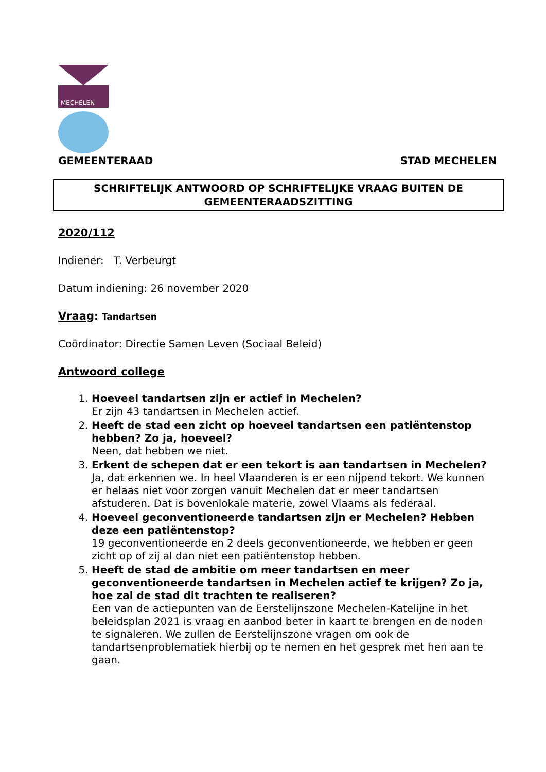MECHELEN
GEMEENTERAAD STAD MECHELEN
SCHRIFTELIJK ANTWOORD OP SCHRIFTELIJKE VRAAG BUITEN DE GEMEENTERAADSZITTING
2020/112
Indiener: T. Verbeurgt
Datum indiening: 26 november 2020
Vraag: Tandartsen
Coördinator: Directie Samen Leven (Sociaal Beleid)
Antwoord college
1.
Hoeveel tandartsen zijn er actief in Mechelen?
Er zijn 43 tandartsen in Mechelen actief.
2.
Heeft de stad een zicht op hoeveel tandartsen een patiëntenstop hebben? Zo ja, hoeveel?
Neen, dat hebben we niet.
3.
Erkent de schepen dat er een tekort is aan tandartsen in Mechelen?
Ja, dat erkennen we. In heel Vlaanderen is er een nijpend tekort. We kunnen er helaas niet voor zorgen vanuit Mechelen dat er meer tandartsen afstuderen. Dat is bovenlokale materie, zowel Vlaams als federaal.
4.
Hoeveel geconventioneerde tandartsen zijn er Mechelen? Hebben deze een patiëntenstop?
19 geconventioneerde en 2 deels geconventioneerde, we hebben er geen zicht op of zij al dan niet een patiëntenstop hebben.
5.
Heeft de stad de ambitie om meer tandartsen en meer geconventioneerde tandartsen in Mechelen actief te krijgen? Zo ja, hoe zal de stad dit trachten te realiseren?
Een van de actiepunten van de Eerstelijnszone Mechelen-Katelijne in het beleidsplan 2021 is vraag en aanbod beter in kaart te brengen en de noden te signaleren. We zullen de Eerstelijnszone vragen om ook de tandartsenproblematiek hierbij op te nemen en het gesprek met hen aan te gaan.